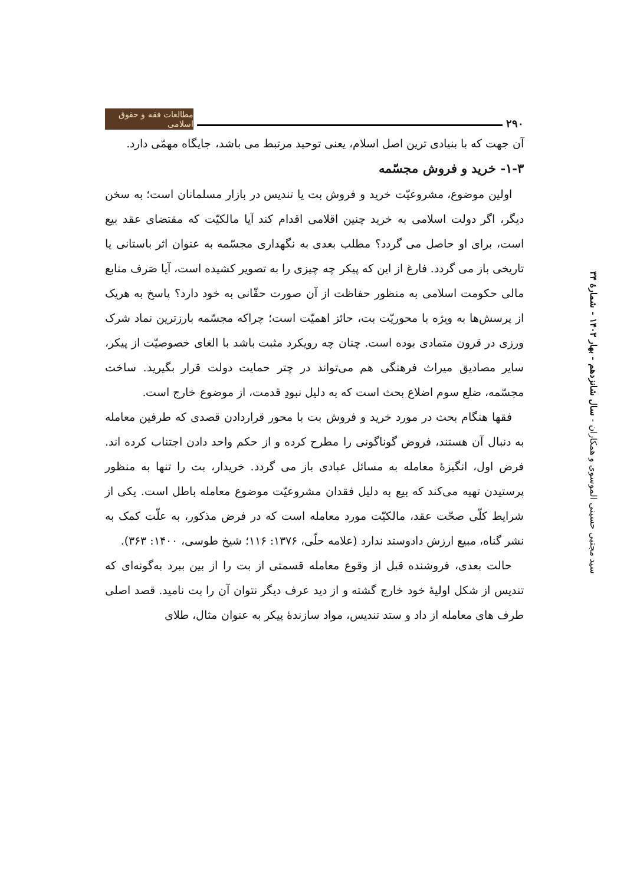۲۹۰ مطالعات فقه و حقوق اسلامی
سید مجتبی حسینی الموسوی و همکاران - سال شانزدهم - بهار ۱۴۰۳ - شمارۀ ۳۴
آن جهت که با بنیادی ترین اصل اسلام، یعنی توحید مرتبط می باشد، جایگاه مهمّی دارد.
۱-۳- خرید و فروش مجسّمه
اولین موضوع، مشروعیّت خرید و فروش بت یا تندیس در بازار مسلمانان است؛ به سخن دیگر، اگر دولت اسلامی به خرید چنین اقلامی اقدام کند آیا مالکیّت که مقتضای عقد بیع است، برای او حاصل می گردد؟ مطلب بعدی به نگهداری مجسّمه به عنوان اثر باستانی یا تاریخی باز می گردد. فارغ از این که پیکر چه چیزی را به تصویر کشیده است، آیا صَرف منابع مالی حکومت اسلامی به منظور حفاظت از آن صورت حقّانی به خود دارد؟ پاسخ به هریک از پرسش‌ها به ویژه با محوریّت بت، حائز اهمیّت است؛ چراکه مجسّمه بارزترین نماد شرک ورزی در قرون متمادی بوده است. چنان چه رویکرد مثبت باشد با الغای خصوصیّت از پیکر، سایر مصادیق میراث فرهنگی هم می‌تواند در چتر حمایت دولت قرار بگیرید. ساخت مجسّمه، ضلع سوم اضلاع بحث است که به دلیل نبودِ قدمت، از موضوع خارج است.
فقها هنگام بحث در مورد خرید و فروش بت با محور قراردادن قصدی که طرفین معامله به دنبال آن هستند، فروض گوناگونی را مطرح کرده و از حکم واحد دادن اجتناب کرده اند. فرض اول، انگیزۀ معامله به مسائل عبادی باز می گردد. خریدار، بت را تنها به منظور پرستیدن تهیه می‌کند که بیع به دلیل فقدان مشروعیّت موضوع معامله باطل است. یکی از شرایط کلّی صحّت عقد، مالکیّت مورد معامله است که در فرض مذکور، به علّت کمک به نشر گناه، مبیع ارزش دادوستد ندارد (علامه حلّی، ۱۳۷۶: ۱۱۶؛ شیخ طوسی، ۱۴۰۰: ۳۶۳).
حالت بعدی، فروشنده قبل از وقوع معامله قسمتی از بت را از بین ببرد به‌گونه‌ای که تندیس از شکل اولیۀ خود خارج گشته و از دید عرف دیگر نتوان آن را بت نامید. قصد اصلی طرف های معامله از داد و ستد تندیس، مواد سازندۀ پیکر به عنوان مثال، طلای